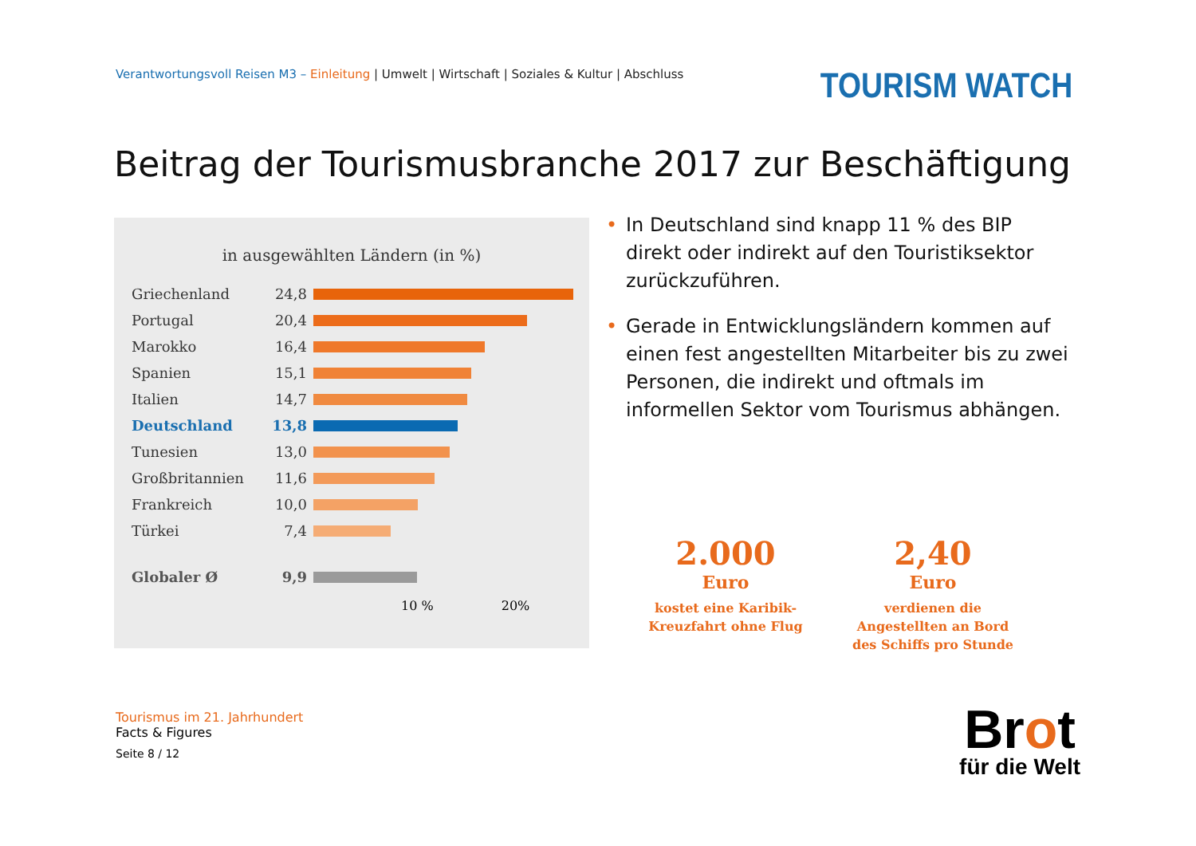Verantwortungsvoll Reisen M3 – Einleitung | Umwelt | Wirtschaft | Soziales & Kultur | Abschluss
TOURISM WATCH
Beitrag der Tourismusbranche 2017 zur Beschäftigung
in ausgewählten Ländern (in %)
Griechenland 24,8
Portugal 20,4
Marokko 16,4
Spanien 15,1
Italien 14,7
Deutschland 13,8
Tunesien 13,0
Großbritannien 11,6
Frankreich 10,0
Türkei 7,4
Globaler Ø 9,9
10 % 20%
• In Deutschland sind knapp 11 % des BIP direkt oder indirekt auf den Touristiksektor zurückzuführen.
• Gerade in Entwicklungsländern kommen auf einen fest angestellten Mitarbeiter bis zu zwei Personen, die indirekt und oftmals im informellen Sektor vom Tourismus abhängen.
2.000
Euro
kostet eine Karibik-Kreuzfahrt ohne Flug
2,40
Euro
verdienen die Angestellten an Bord des Schiffs pro Stunde
Tourismus im 21. Jahrhundert
Facts & Figures
Seite 8 / 12
Brot
für die Welt